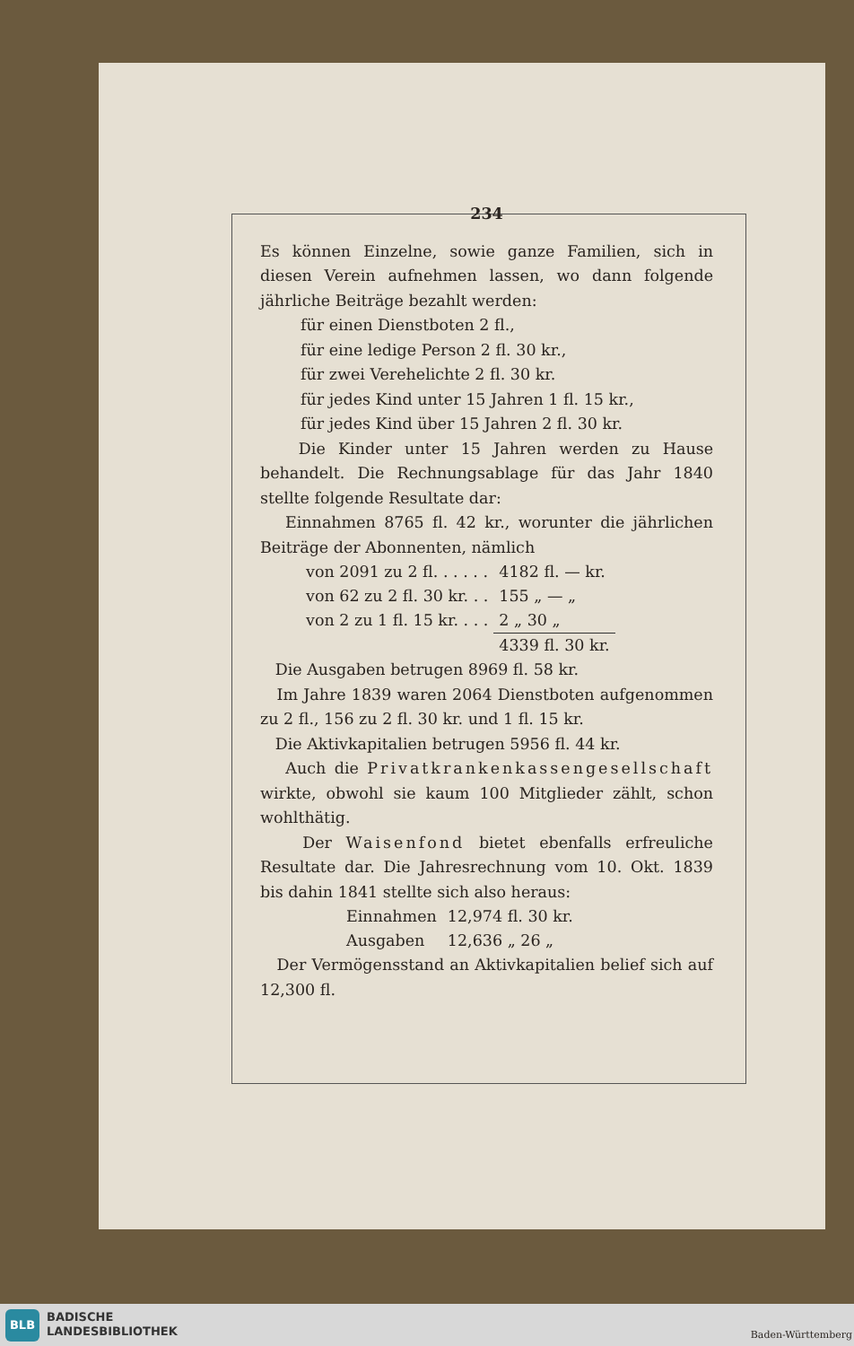234
Es können Einzelne, sowie ganze Familien, sich in diesen Verein aufnehmen lassen, wo dann folgende jährliche Beiträge bezahlt werden:
für einen Dienstboten 2 fl.,
für eine ledige Person 2 fl. 30 kr.,
für zwei Verehelichte 2 fl. 30 kr.
für jedes Kind unter 15 Jahren 1 fl. 15 kr.,
für jedes Kind über 15 Jahren 2 fl. 30 kr.
Die Kinder unter 15 Jahren werden zu Hause behandelt. Die Rechnungsablage für das Jahr 1840 stellte folgende Resultate dar:
Einnahmen 8765 fl. 42 kr., worunter die jährlichen Beiträge der Abonnenten, nämlich
| von 2091 zu 2 fl. . . . . . | 4182 fl. — kr. |
| von 62 zu 2 fl. 30 kr. . . | 155 „ — „ |
| von 2 zu 1 fl. 15 kr. . . . | 2 „ 30 „ |
| | 4339 fl. 30 kr. |
Die Ausgaben betrugen 8969 fl. 58 kr.
Im Jahre 1839 waren 2064 Dienstboten aufgenommen zu 2 fl., 156 zu 2 fl. 30 kr. und 1 fl. 15 kr.
Die Aktivkapitalien betrugen 5956 fl. 44 kr.
Auch die Privatkrankenkassengesellschaft wirkte, obwohl sie kaum 100 Mitglieder zählt, schon wohlthätig.
Der Waisenfond bietet ebenfalls erfreuliche Resultate dar. Die Jahresrechnung vom 10. Okt. 1839 bis dahin 1841 stellte sich also heraus:
| Einnahmen | 12,974 fl. 30 kr. |
| Ausgaben | 12,636 „ 26 „ |
Der Vermögensstand an Aktivkapitalien belief sich auf 12,300 fl.
BLB
BADISCHE
LANDESBIBLIOTHEK
Baden-Württemberg